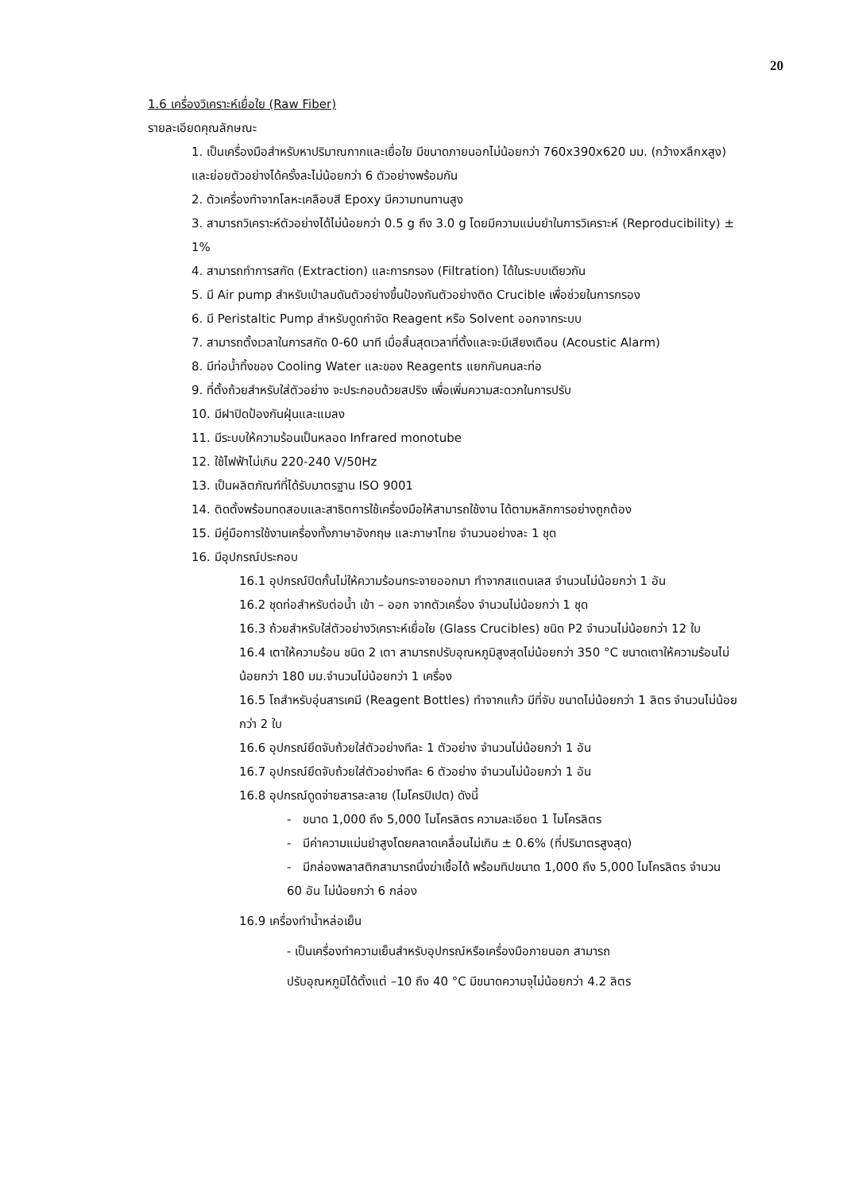20
1.6 เครื่องวิเคราะห์เยื่อใย (Raw Fiber)
รายละเอียดคุณลักษณะ
1. เป็นเครื่องมือสำหรับหาปริมาณกากและเยื่อใย มีขนาดภายนอกไม่น้อยกว่า 760x390x620 มม. (กว้างxลึกxสูง) และย่อยตัวอย่างได้ครั้งละไม่น้อยกว่า 6 ตัวอย่างพร้อมกัน
2. ตัวเครื่องทำจากโลหะเคลือบสี Epoxy มีความทนทานสูง
3. สามารถวิเคราะห์ตัวอย่างได้ไม่น้อยกว่า 0.5 g ถึง 3.0 g โดยมีความแม่นยำในการวิเคราะห์ (Reproducibility) ± 1%
4. สามารถทำการสกัด (Extraction) และการกรอง (Filtration) ได้ในระบบเดียวกัน
5. มี Air pump สำหรับเป่าลมดันตัวอย่างขึ้นป้องกันตัวอย่างติด Crucible เพื่อช่วยในการกรอง
6. มี Peristaltic Pump สำหรับดูดกำจัด Reagent หรือ Solvent ออกจากระบบ
7. สามารถตั้งเวลาในการสกัด 0-60 นาที เมื่อสิ้นสุดเวลาที่ตั้งและจะมีเสียงเตือน (Acoustic Alarm)
8. มีท่อน้ำทิ้งของ Cooling Water และของ Reagents แยกกันคนละท่อ
9. ที่ตั้งถ้วยสำหรับใส่ตัวอย่าง จะประกอบด้วยสปริง เพื่อเพิ่มความสะดวกในการปรับ
10. มีฝาปิดป้องกันฝุ่นและแมลง
11. มีระบบให้ความร้อนเป็นหลอด Infrared monotube
12. ใช้ไฟฟ้าไม่เกิน 220-240 V/50Hz
13. เป็นผลิตภัณฑ์ที่ได้รับมาตรฐาน ISO 9001
14. ติดตั้งพร้อมทดสอบและสาธิตการใช้เครื่องมือให้สามารถใช้งาน ได้ตามหลักการอย่างถูกต้อง
15. มีคู่มือการใช้งานเครื่องทั้งภาษาอังกฤษ และภาษาไทย จำนวนอย่างละ 1 ชุด
16. มีอุปกรณ์ประกอบ
16.1 อุปกรณ์ปิดกั้นไม่ให้ความร้อนกระจายออกมา ทำจากสแตนเลส จำนวนไม่น้อยกว่า 1 อัน
16.2 ชุดท่อสำหรับต่อน้ำ เข้า – ออก จากตัวเครื่อง จำนวนไม่น้อยกว่า 1 ชุด
16.3 ถ้วยสำหรับใส่ตัวอย่างวิเคราะห์เยื่อใย (Glass Crucibles) ชนิด P2 จำนวนไม่น้อยกว่า 12 ใบ
16.4 เตาให้ความร้อน ชนิด 2 เตา สามารถปรับอุณหภูมิสูงสุดไม่น้อยกว่า 350 °C ขนาดเตาให้ความร้อนไม่น้อยกว่า 180 มม.จำนวนไม่น้อยกว่า 1 เครื่อง
16.5 โถสำหรับอุ่นสารเคมี (Reagent Bottles) ทำจากแก้ว มีที่จับ ขนาดไม่น้อยกว่า 1 ลิตร จำนวนไม่น้อยกว่า 2 ใบ
16.6 อุปกรณ์ยึดจับถ้วยใส่ตัวอย่างทีละ 1 ตัวอย่าง จำนวนไม่น้อยกว่า 1 อัน
16.7 อุปกรณ์ยึดจับถ้วยใส่ตัวอย่างทีละ 6 ตัวอย่าง จำนวนไม่น้อยกว่า 1 อัน
16.8 อุปกรณ์ดูดจ่ายสารละลาย (ไมโครปิเปต) ดังนี้
- ขนาด 1,000 ถึง 5,000 ไมโครลิตร ความละเอียด 1 ไมโครลิตร
- มีค่าความแม่นยำสูงโดยคลาดเคลื่อนไม่เกิน ± 0.6% (ที่ปริมาตรสูงสุด)
- มีกล่องพลาสติกสามารถนึ่งฆ่าเชื้อได้ พร้อมทิปขนาด 1,000 ถึง 5,000 ไมโครลิตร จำนวน 60 อัน ไม่น้อยกว่า 6 กล่อง
16.9 เครื่องทำน้ำหล่อเย็น
- เป็นเครื่องทำความเย็นสำหรับอุปกรณ์หรือเครื่องมือภายนอก สามารถ
ปรับอุณหภูมิได้ตั้งแต่ –10 ถึง 40 °C มีขนาดความจุไม่น้อยกว่า 4.2 ลิตร